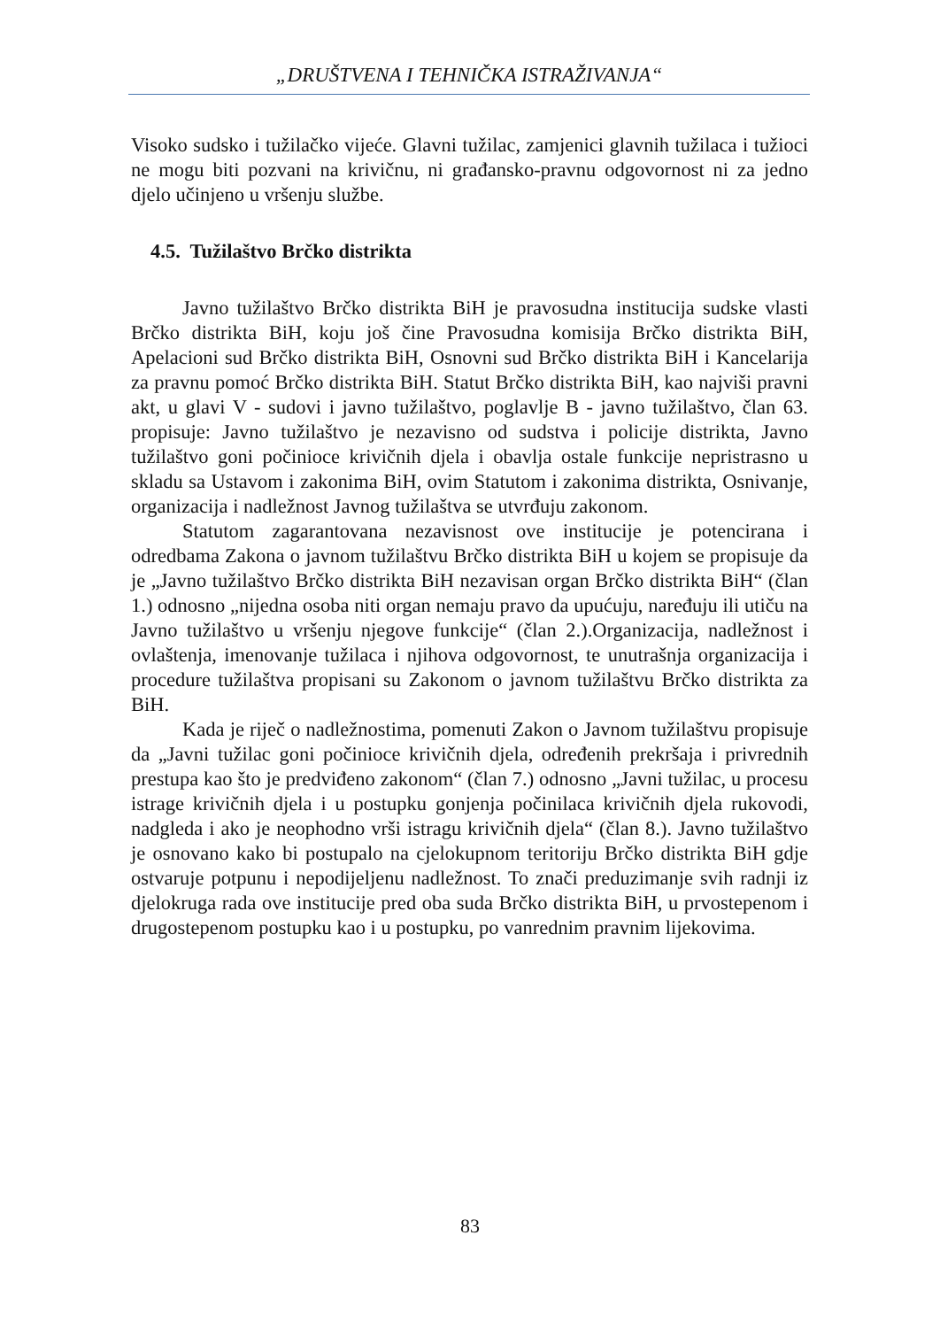„DRUŠTVENA I TEHNIČKA ISTRAŽIVANJA“
Visoko sudsko i tužilačko vijeće. Glavni tužilac, zamjenici glavnih tužilaca i tužioci ne mogu biti pozvani na krivičnu, ni građansko-pravnu odgovornost ni za jedno djelo učinjeno u vršenju službe.
4.5. Tužilaštvo Brčko distrikta
Javno tužilaštvo Brčko distrikta BiH je pravosudna institucija sudske vlasti Brčko distrikta BiH, koju još čine Pravosudna komisija Brčko distrikta BiH, Apelacioni sud Brčko distrikta BiH, Osnovni sud Brčko distrikta BiH i Kancelarija za pravnu pomoć Brčko distrikta BiH. Statut Brčko distrikta BiH, kao najviši pravni akt, u glavi V - sudovi i javno tužilaštvo, poglavlje B - javno tužilaštvo, član 63. propisuje: Javno tužilaštvo je nezavisno od sudstva i policije distrikta, Javno tužilaštvo goni počinioce krivičnih djela i obavlja ostale funkcije nepristrasno u skladu sa Ustavom i zakonima BiH, ovim Statutom i zakonima distrikta, Osnivanje, organizacija i nadležnost Javnog tužilaštva se utvrđuju zakonom.
Statutom zagarantovana nezavisnost ove institucije je potencirana i odredbama Zakona o javnom tužilaštvu Brčko distrikta BiH u kojem se propisuje da je „Javno tužilaštvo Brčko distrikta BiH nezavisan organ Brčko distrikta BiH“ (član 1.) odnosno „nijedna osoba niti organ nemaju pravo da upućuju, naređuju ili utiču na Javno tužilaštvo u vršenju njegove funkcije“ (član 2.).Organizacija, nadležnost i ovlaštenja, imenovanje tužilaca i njihova odgovornost, te unutrašnja organizacija i procedure tužilaštva propisani su Zakonom o javnom tužilaštvu Brčko distrikta za BiH.
Kada je riječ o nadležnostima, pomenuti Zakon o Javnom tužilaštvu propisuje da „Javni tužilac goni počinioce krivičnih djela, određenih prekršaja i privrednih prestupa kao što je predviđeno zakonom“ (član 7.) odnosno „Javni tužilac, u procesu istrage krivičnih djela i u postupku gonjenja počinilaca krivičnih djela rukovodi, nadgleda i ako je neophodno vrši istragu krivičnih djela“ (član 8.). Javno tužilaštvo je osnovano kako bi postupalo na cjelokupnom teritoriju Brčko distrikta BiH gdje ostvaruje potpunu i nepodijeljenu nadležnost. To znači preduzimanje svih radnji iz djelokruga rada ove institucije pred oba suda Brčko distrikta BiH, u prvostepenom i drugostepenom postupku kao i u postupku, po vanrednim pravnim lijekovima.
83